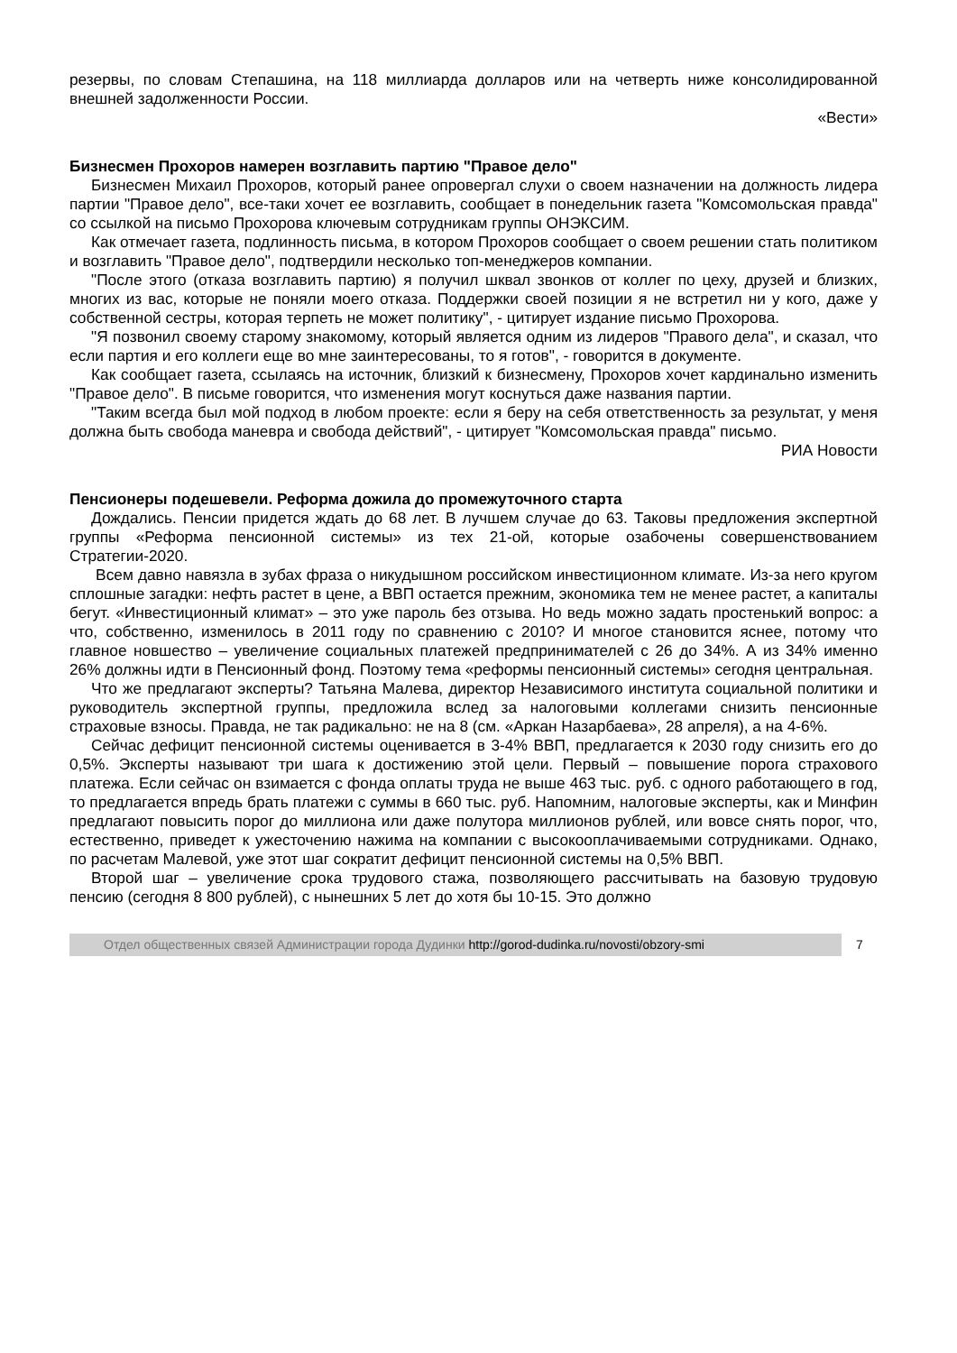резервы, по словам Степашина, на 118 миллиарда долларов или на четверть ниже консолидированной внешней задолженности России.
«Вести»
Бизнесмен Прохоров намерен возглавить партию "Правое дело"
Бизнесмен Михаил Прохоров, который ранее опровергал слухи о своем назначении на должность лидера партии "Правое дело", все-таки хочет ее возглавить, сообщает в понедельник газета "Комсомольская правда" со ссылкой на письмо Прохорова ключевым сотрудникам группы ОНЭКСИМ.
Как отмечает газета, подлинность письма, в котором Прохоров сообщает о своем решении стать политиком и возглавить "Правое дело", подтвердили несколько топ-менеджеров компании.
"После этого (отказа возглавить партию) я получил шквал звонков от коллег по цеху, друзей и близких, многих из вас, которые не поняли моего отказа. Поддержки своей позиции я не встретил ни у кого, даже у собственной сестры, которая терпеть не может политику", - цитирует издание письмо Прохорова.
"Я позвонил своему старому знакомому, который является одним из лидеров "Правого дела", и сказал, что если партия и его коллеги еще во мне заинтересованы, то я готов", - говорится в документе.
Как сообщает газета, ссылаясь на источник, близкий к бизнесмену, Прохоров хочет кардинально изменить "Правое дело". В письме говорится, что изменения могут коснуться даже названия партии.
"Таким всегда был мой подход в любом проекте: если я беру на себя ответственность за результат, у меня должна быть свобода маневра и свобода действий", - цитирует "Комсомольская правда" письмо.
РИА Новости
Пенсионеры подешевели. Реформа дожила до промежуточного старта
Дождались. Пенсии придется ждать до 68 лет. В лучшем случае до 63. Таковы предложения экспертной группы «Реформа пенсионной системы» из тех 21-ой, которые озабочены совершенствованием Стратегии-2020.
Всем давно навязла в зубах фраза о никудышном российском инвестиционном климате. Из-за него кругом сплошные загадки: нефть растет в цене, а ВВП остается прежним, экономика тем не менее растет, а капиталы бегут. «Инвестиционный климат» – это уже пароль без отзыва. Но ведь можно задать простенький вопрос: а что, собственно, изменилось в 2011 году по сравнению с 2010? И многое становится яснее, потому что главное новшество – увеличение социальных платежей предпринимателей с 26 до 34%. А из 34% именно 26% должны идти в Пенсионный фонд. Поэтому тема «реформы пенсионный системы» сегодня центральная.
Что же предлагают эксперты? Татьяна Малева, директор Независимого института социальной политики и руководитель экспертной группы, предложила вслед за налоговыми коллегами снизить пенсионные страховые взносы. Правда, не так радикально: не на 8 (см. «Аркан Назарбаева», 28 апреля), а на 4-6%.
Сейчас дефицит пенсионной системы оценивается в 3-4% ВВП, предлагается к 2030 году снизить его до 0,5%. Эксперты называют три шага к достижению этой цели. Первый – повышение порога страхового платежа. Если сейчас он взимается с фонда оплаты труда не выше 463 тыс. руб. с одного работающего в год, то предлагается впредь брать платежи с суммы в 660 тыс. руб. Напомним, налоговые эксперты, как и Минфин предлагают повысить порог до миллиона или даже полутора миллионов рублей, или вовсе снять порог, что, естественно, приведет к ужесточению нажима на компании с высокооплачиваемыми сотрудниками. Однако, по расчетам Малевой, уже этот шаг сократит дефицит пенсионной системы на 0,5% ВВП.
Второй шаг – увеличение срока трудового стажа, позволяющего рассчитывать на базовую трудовую пенсию (сегодня 8 800 рублей), с нынешних 5 лет до хотя бы 10-15. Это должно
Отдел общественных связей Администрации города Дудинки http://gorod-dudinka.ru/novosti/obzory-smi
7